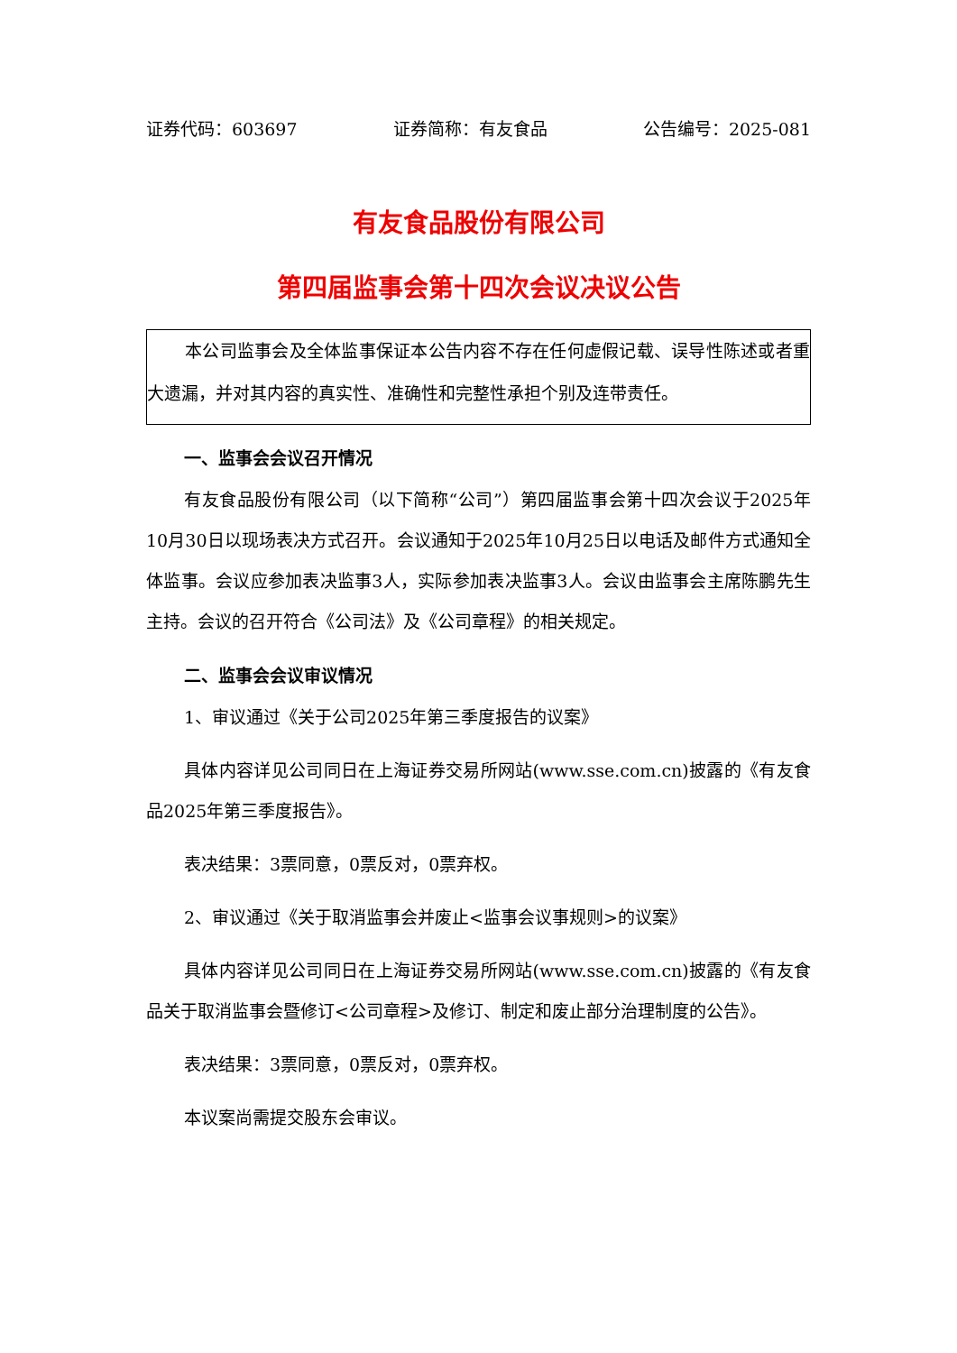证券代码：603697 证券简称：有友食品 公告编号：2025-081
有友食品股份有限公司
第四届监事会第十四次会议决议公告
本公司监事会及全体监事保证本公告内容不存在任何虚假记载、误导性陈述或者重大遗漏，并对其内容的真实性、准确性和完整性承担个别及连带责任。
一、监事会会议召开情况
有友食品股份有限公司（以下简称“公司”）第四届监事会第十四次会议于2025年10月30日以现场表决方式召开。会议通知于2025年10月25日以电话及邮件方式通知全体监事。会议应参加表决监事3人，实际参加表决监事3人。会议由监事会主席陈鹏先生主持。会议的召开符合《公司法》及《公司章程》的相关规定。
二、监事会会议审议情况
1、审议通过《关于公司2025年第三季度报告的议案》
具体内容详见公司同日在上海证券交易所网站(www.sse.com.cn)披露的《有友食品2025年第三季度报告》。
表决结果：3票同意，0票反对，0票弃权。
2、审议通过《关于取消监事会并废止<监事会议事规则>的议案》
具体内容详见公司同日在上海证券交易所网站(www.sse.com.cn)披露的《有友食品关于取消监事会暨修订<公司章程>及修订、制定和废止部分治理制度的公告》。
表决结果：3票同意，0票反对，0票弃权。
本议案尚需提交股东会审议。